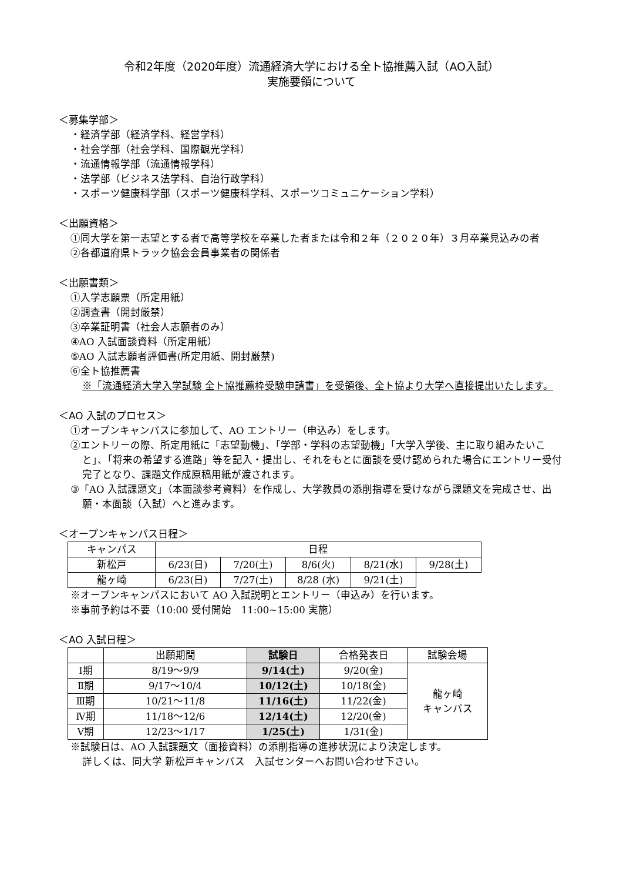令和2年度（2020年度）流通経済大学における全ト協推薦入試（AO入試）
実施要領について
＜募集学部＞
・経済学部（経済学科、経営学科）
・社会学部（社会学科、国際観光学科）
・流通情報学部（流通情報学科）
・法学部（ビジネス法学科、自治行政学科）
・スポーツ健康科学部（スポーツ健康科学科、スポーツコミュニケーション学科）
＜出願資格＞
①同大学を第一志望とする者で高等学校を卒業した者または令和２年（２０２０年）３月卒業見込みの者
②各都道府県トラック協会会員事業者の関係者
＜出願書類＞
①入学志願票（所定用紙）
②調査書（開封厳禁）
③卒業証明書（社会人志願者のみ）
④AO 入試面談資料（所定用紙）
⑤AO 入試志願者評価書(所定用紙、開封厳禁)
⑥全ト協推薦書
※「流通経済大学入学試験 全ト協推薦枠受験申請書」を受領後、全ト協より大学へ直接提出いたします。
＜AO 入試のプロセス＞
①オープンキャンパスに参加して、AO エントリー（申込み）をします。
②エントリーの際、所定用紙に「志望動機」、「学部・学科の志望動機」「大学入学後、主に取り組みたいこと」、「将来の希望する進路」等を記入・提出し、それをもとに面談を受け認められた場合にエントリー受付完了となり、課題文作成原稿用紙が渡されます。
③「AO 入試課題文」（本面談参考資料）を作成し、大学教員の添削指導を受けながら課題文を完成させ、出願・本面談（入試）へと進みます。
＜オープンキャンパス日程＞
| キャンパス | 日程 | | | | |
| 新松戸 | 6/23(日) | 7/20(土) | 8/6(火) | 8/21(水) | 9/28(土) |
| 龍ヶ崎 | 6/23(日) | 7/27(土) | 8/28 (水) | 9/21(土) | |
※オープンキャンパスにおいて AO 入試説明とエントリー（申込み）を行います。
※事前予約は不要（10:00 受付開始　11:00~15:00 実施）
＜AO 入試日程＞
| | 出願期間 | 試験日 | 合格発表日 | 試験会場 |
| Ⅰ期 | 8/19～9/9 | 9/14(土) | 9/20(金) | 龍ヶ崎 キャンパス |
| Ⅱ期 | 9/17～10/4 | 10/12(土) | 10/18(金) | |
| Ⅲ期 | 10/21～11/8 | 11/16(土) | 11/22(金) | |
| Ⅳ期 | 11/18～12/6 | 12/14(土) | 12/20(金) | |
| Ⅴ期 | 12/23～1/17 | 1/25(土) | 1/31(金) | |
※試験日は、AO 入試課題文（面接資料）の添削指導の進捗状況により決定します。
詳しくは、同大学 新松戸キャンパス　入試センターへお問い合わせ下さい。